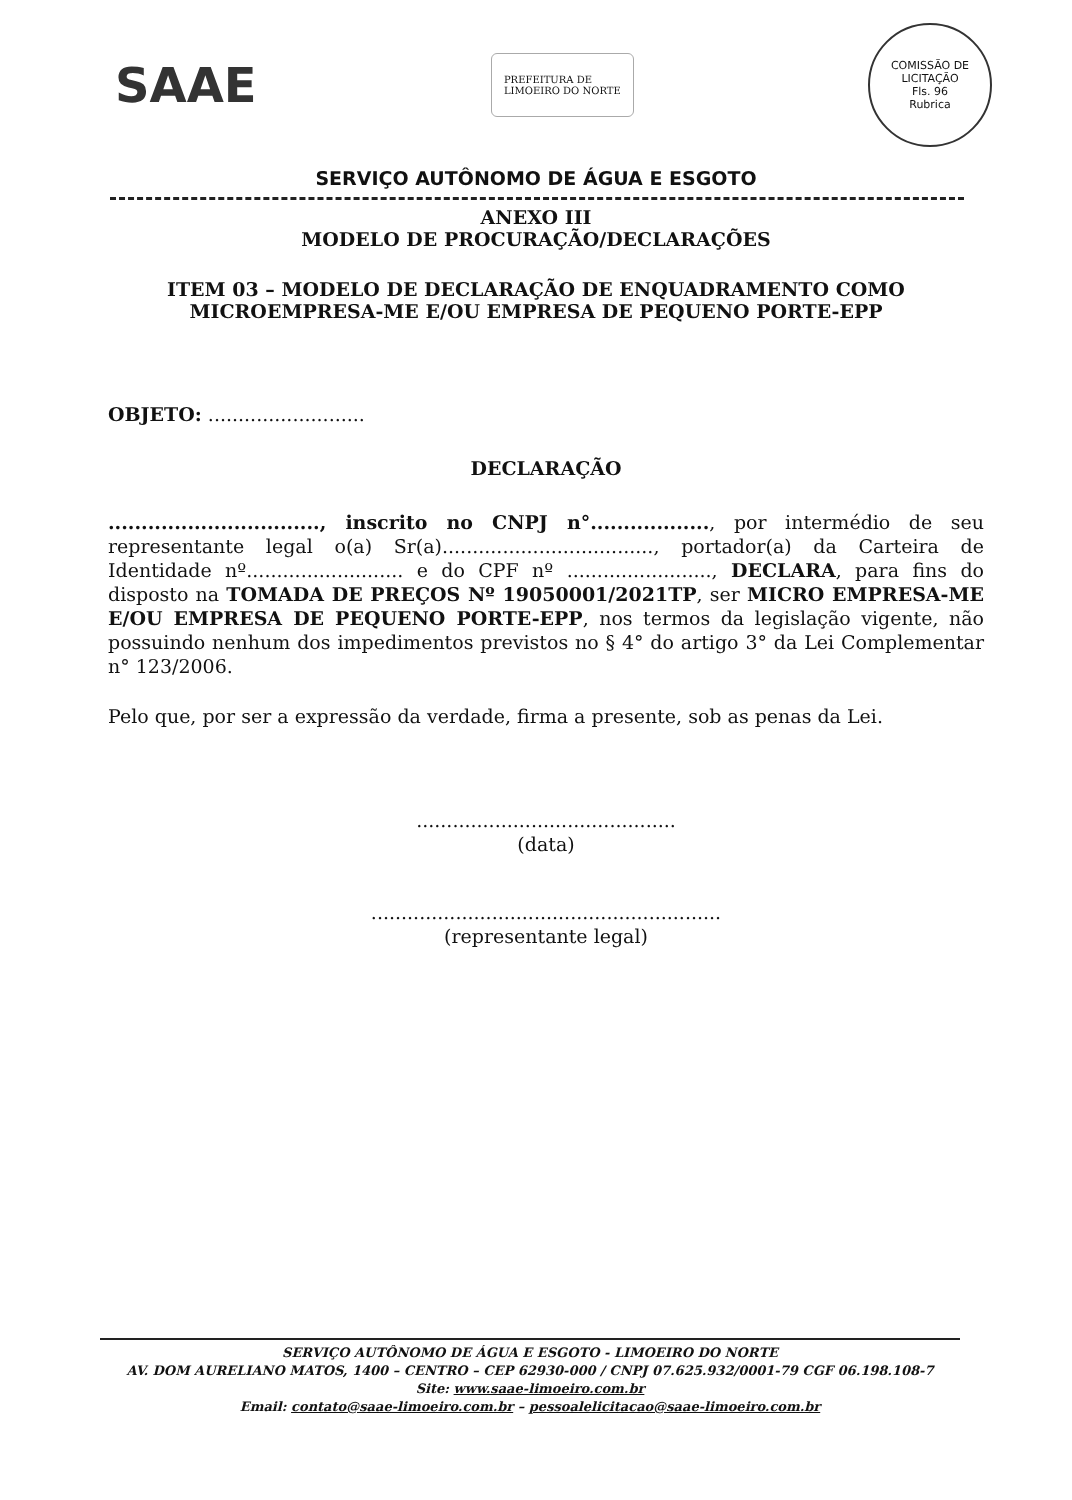SAAE
PREFEITURA DE
LIMOEIRO DO NORTE
COMISSÃO DE LICITAÇÃO
Fls. 96
Rubrica
SERVIÇO AUTÔNOMO DE ÁGUA E ESGOTO
ANEXO III
MODELO DE PROCURAÇÃO/DECLARAÇÕES
ITEM 03 – MODELO DE DECLARAÇÃO DE ENQUADRAMENTO COMO
MICROEMPRESA-ME E/OU EMPRESA DE PEQUENO PORTE-EPP
OBJETO: ..........................
DECLARAÇÃO
................................, inscrito no CNPJ n°.................., por intermédio de seu representante legal o(a) Sr(a)..................................., portador(a) da Carteira de Identidade nº.......................... e do CPF nº ........................, DECLARA, para fins do disposto na TOMADA DE PREÇOS Nº 19050001/2021TP, ser MICRO EMPRESA-ME E/OU EMPRESA DE PEQUENO PORTE-EPP, nos termos da legislação vigente, não possuindo nenhum dos impedimentos previstos no § 4° do artigo 3° da Lei Complementar n° 123/2006.
Pelo que, por ser a expressão da verdade, firma a presente, sob as penas da Lei.
...........................................
(data)
..........................................................
(representante legal)
SERVIÇO AUTÔNOMO DE ÁGUA E ESGOTO - LIMOEIRO DO NORTE
AV. DOM AURELIANO MATOS, 1400 – CENTRO – CEP 62930-000 / CNPJ 07.625.932/0001-79 CGF 06.198.108-7
Site: www.saae-limoeiro.com.br
Email: contato@saae-limoeiro.com.br – pessoalelicitacao@saae-limoeiro.com.br